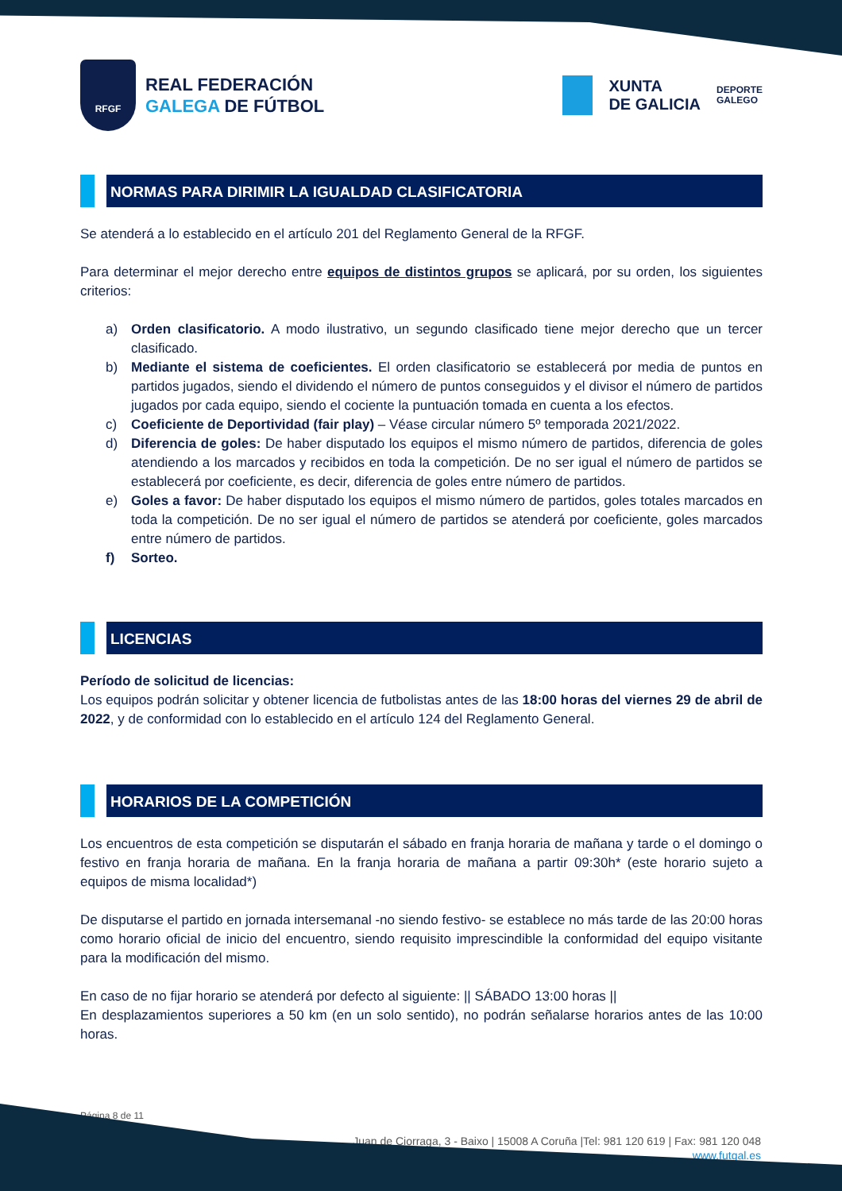RFGF
REAL FEDERACIÓN
GALEGA DE FÚTBOL
XUNTA
DE GALICIA
DEPORTE
GALEGO
NORMAS PARA DIRIMIR LA IGUALDAD CLASIFICATORIA
Se atenderá a lo establecido en el artículo 201 del Reglamento General de la RFGF.
Para determinar el mejor derecho entre equipos de distintos grupos se aplicará, por su orden, los siguientes criterios:
a) Orden clasificatorio. A modo ilustrativo, un segundo clasificado tiene mejor derecho que un tercer clasificado.
b) Mediante el sistema de coeficientes. El orden clasificatorio se establecerá por media de puntos en partidos jugados, siendo el dividendo el número de puntos conseguidos y el divisor el número de partidos jugados por cada equipo, siendo el cociente la puntuación tomada en cuenta a los efectos.
c) Coeficiente de Deportividad (fair play) – Véase circular número 5º temporada 2021/2022.
d) Diferencia de goles: De haber disputado los equipos el mismo número de partidos, diferencia de goles atendiendo a los marcados y recibidos en toda la competición. De no ser igual el número de partidos se establecerá por coeficiente, es decir, diferencia de goles entre número de partidos.
e) Goles a favor: De haber disputado los equipos el mismo número de partidos, goles totales marcados en toda la competición. De no ser igual el número de partidos se atenderá por coeficiente, goles marcados entre número de partidos.
f) Sorteo.
LICENCIAS
Período de solicitud de licencias:
Los equipos podrán solicitar y obtener licencia de futbolistas antes de las 18:00 horas del viernes 29 de abril de 2022, y de conformidad con lo establecido en el artículo 124 del Reglamento General.
HORARIOS DE LA COMPETICIÓN
Los encuentros de esta competición se disputarán el sábado en franja horaria de mañana y tarde o el domingo o festivo en franja horaria de mañana. En la franja horaria de mañana a partir 09:30h* (este horario sujeto a equipos de misma localidad*)
De disputarse el partido en jornada intersemanal -no siendo festivo- se establece no más tarde de las 20:00 horas como horario oficial de inicio del encuentro, siendo requisito imprescindible la conformidad del equipo visitante para la modificación del mismo.
En caso de no fijar horario se atenderá por defecto al siguiente: || SÁBADO 13:00 horas ||
En desplazamientos superiores a 50 km (en un solo sentido), no podrán señalarse horarios antes de las 10:00 horas.
Página 8 de 11
Juan de Ciorraga, 3 - Baixo | 15008 A Coruña |Tel: 981 120 619 | Fax: 981 120 048
www.futgal.es